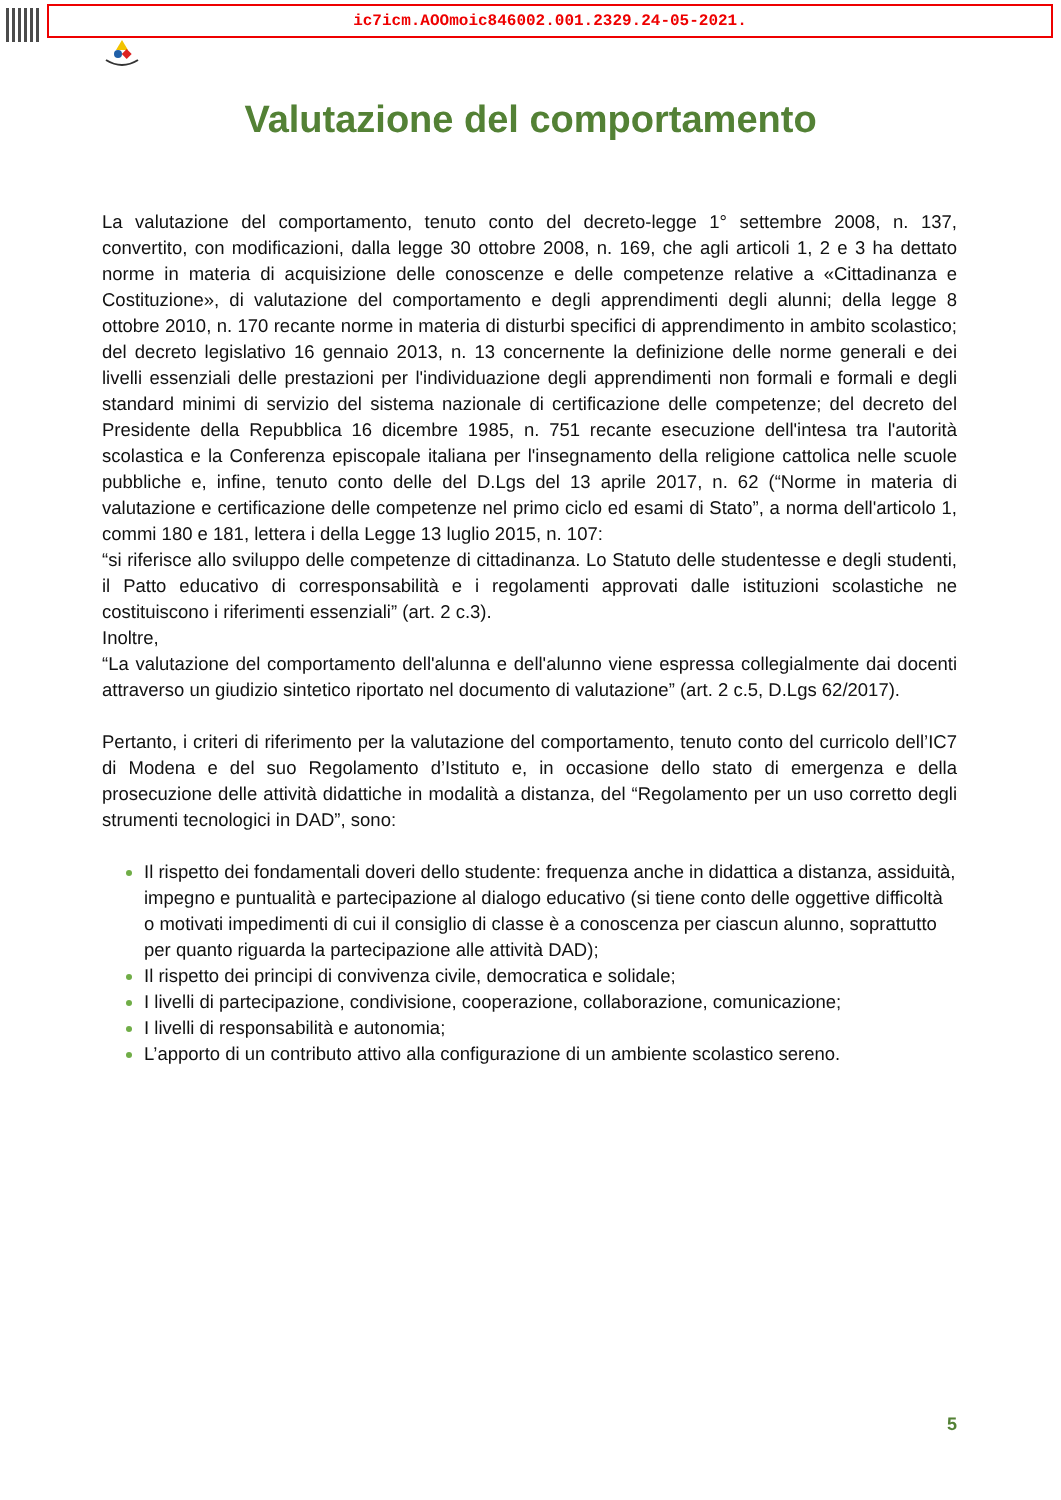ic7icm.AOOmoic846002.001.2329.24-05-2021.
Valutazione del comportamento
La valutazione del comportamento, tenuto conto del decreto-legge 1° settembre 2008, n. 137, convertito, con modificazioni, dalla legge 30 ottobre 2008, n. 169, che agli articoli 1, 2 e 3 ha dettato norme in materia di acquisizione delle conoscenze e delle competenze relative a «Cittadinanza e Costituzione», di valutazione del comportamento e degli apprendimenti degli alunni; della legge 8 ottobre 2010, n. 170 recante norme in materia di disturbi specifici di apprendimento in ambito scolastico; del decreto legislativo 16 gennaio 2013, n. 13 concernente la definizione delle norme generali e dei livelli essenziali delle prestazioni per l'individuazione degli apprendimenti non formali e formali e degli standard minimi di servizio del sistema nazionale di certificazione delle competenze; del decreto del Presidente della Repubblica 16 dicembre 1985, n. 751 recante esecuzione dell'intesa tra l'autorità scolastica e la Conferenza episcopale italiana per l'insegnamento della religione cattolica nelle scuole pubbliche e, infine, tenuto conto delle del D.Lgs del 13 aprile 2017, n. 62 (“Norme in materia di valutazione e certificazione delle competenze nel primo ciclo ed esami di Stato”, a norma dell'articolo 1, commi 180 e 181, lettera i della Legge 13 luglio 2015, n. 107:
“si riferisce allo sviluppo delle competenze di cittadinanza. Lo Statuto delle studentesse e degli studenti, il Patto educativo di corresponsabilità e i regolamenti approvati dalle istituzioni scolastiche ne costituiscono i riferimenti essenziali” (art. 2 c.3).
Inoltre,
“La valutazione del comportamento dell'alunna e dell'alunno viene espressa collegialmente dai docenti attraverso un giudizio sintetico riportato nel documento di valutazione” (art. 2 c.5, D.Lgs 62/2017).
Pertanto, i criteri di riferimento per la valutazione del comportamento, tenuto conto del curricolo dell’IC7 di Modena e del suo Regolamento d’Istituto e, in occasione dello stato di emergenza e della prosecuzione delle attività didattiche in modalità a distanza, del “Regolamento per un uso corretto degli strumenti tecnologici in DAD”, sono:
Il rispetto dei fondamentali doveri dello studente: frequenza anche in didattica a distanza, assiduità, impegno e puntualità e partecipazione al dialogo educativo (si tiene conto delle oggettive difficoltà o motivati impedimenti di cui il consiglio di classe è a conoscenza per ciascun alunno, soprattutto per quanto riguarda la partecipazione alle attività DAD);
Il rispetto dei principi di convivenza civile, democratica e solidale;
I livelli di partecipazione, condivisione, cooperazione, collaborazione, comunicazione;
I livelli di responsabilità e autonomia;
L’apporto di un contributo attivo alla configurazione di un ambiente scolastico sereno.
5